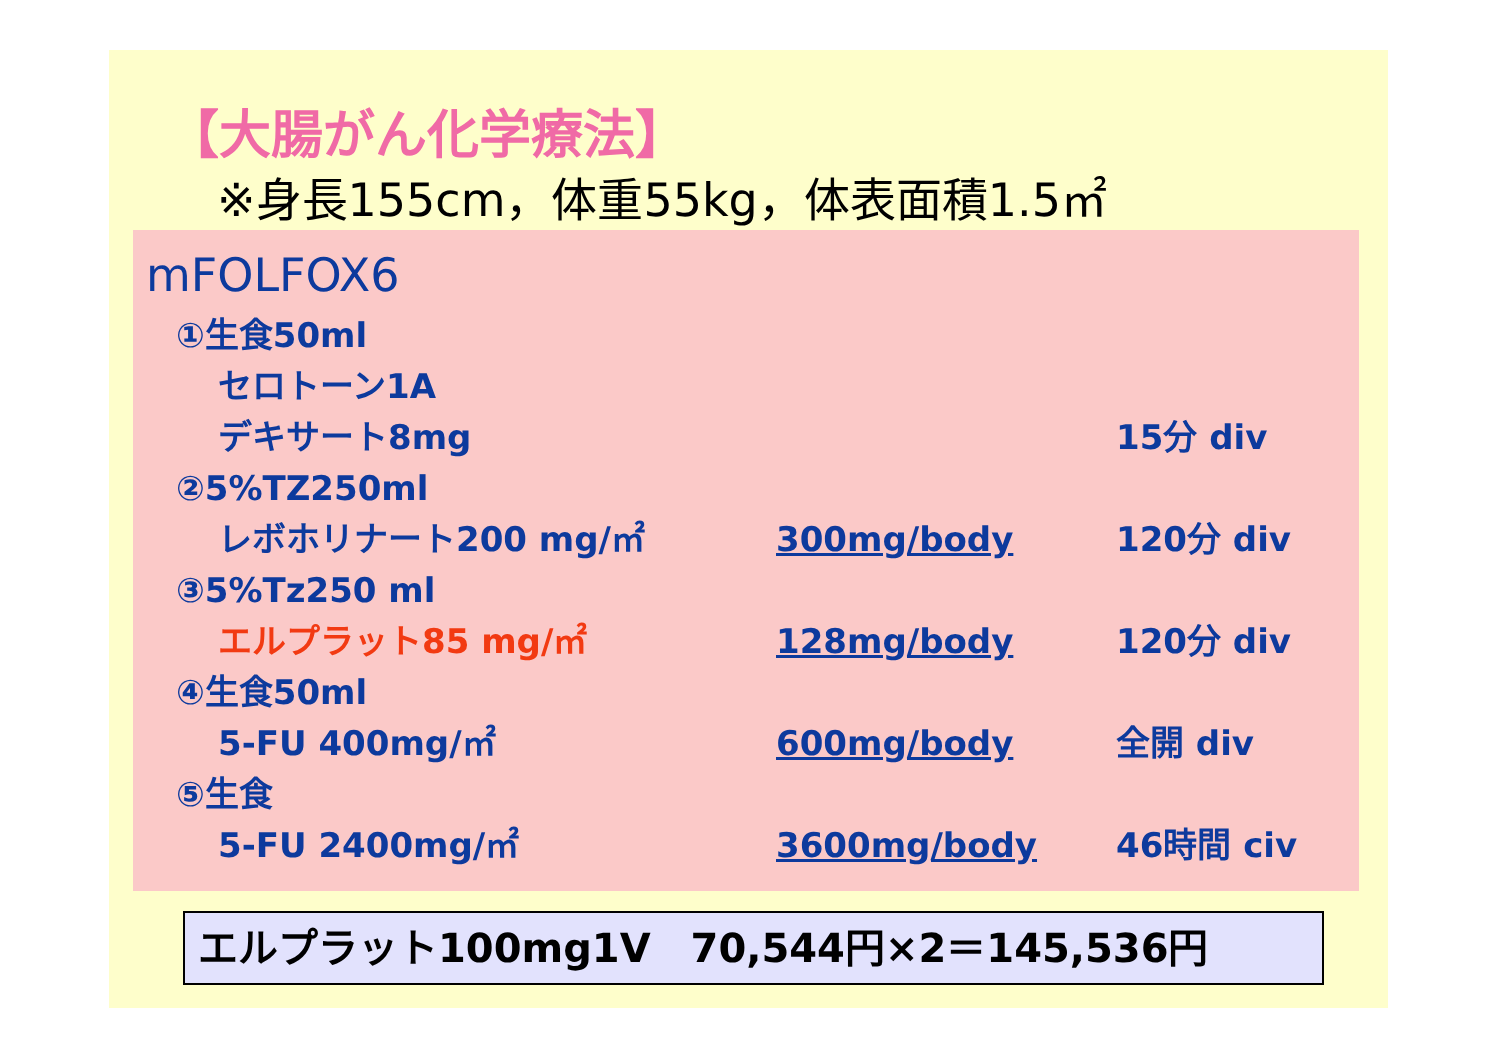【大腸がん化学療法】
※身長155cm，体重55kg，体表面積1.5㎡
mFOLFOX6
①生食50ml
セロトーン1A
デキサート8mg 15分 div
②5%TZ250ml
レボホリナート200 mg/㎡ 300mg/body 120分 div
③5%Tz250 ml
エルプラット85 mg/㎡ 128mg/body 120分 div
④生食50ml
5-FU 400mg/㎡ 600mg/body 全開 div
⑤生食
5-FU 2400mg/㎡ 3600mg/body 46時間 civ
エルプラット100mg1V　70,544円×2＝145,536円